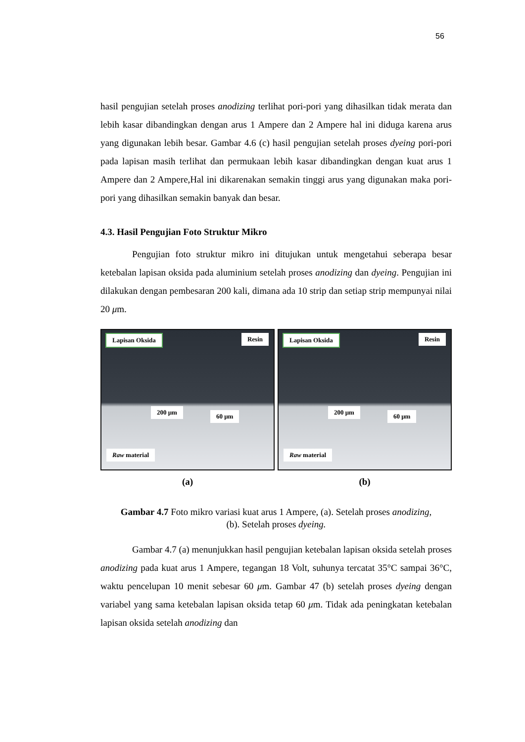56
hasil pengujian setelah proses anodizing terlihat pori-pori yang dihasilkan tidak merata dan lebih kasar dibandingkan dengan arus 1 Ampere dan 2 Ampere hal ini diduga karena arus yang digunakan lebih besar. Gambar 4.6 (c) hasil pengujian setelah proses dyeing pori-pori pada lapisan masih terlihat dan permukaan lebih kasar dibandingkan dengan kuat arus 1 Ampere dan 2 Ampere,Hal ini dikarenakan semakin tinggi arus yang digunakan maka pori-pori yang dihasilkan semakin banyak dan besar.
4.3. Hasil Pengujian Foto Struktur Mikro
Pengujian foto struktur mikro ini ditujukan untuk mengetahui seberapa besar ketebalan lapisan oksida pada aluminium setelah proses anodizing dan dyeing. Pengujian ini dilakukan dengan pembesaran 200 kali, dimana ada 10 strip dan setiap strip mempunyai nilai 20 μm.
Lapisan Oksida Resin
200 μm
60 μm
Raw material
(a)
Lapisan Oksida Resin
200 μm
60 μm
Raw material
(b)
Gambar 4.7 Foto mikro variasi kuat arus 1 Ampere, (a). Setelah proses anodizing, (b). Setelah proses dyeing.
Gambar 4.7 (a) menunjukkan hasil pengujian ketebalan lapisan oksida setelah proses anodizing pada kuat arus 1 Ampere, tegangan 18 Volt, suhunya tercatat 35°C sampai 36°C, waktu pencelupan 10 menit sebesar 60 μm. Gambar 47 (b) setelah proses dyeing dengan variabel yang sama ketebalan lapisan oksida tetap 60 μm. Tidak ada peningkatan ketebalan lapisan oksida setelah anodizing dan